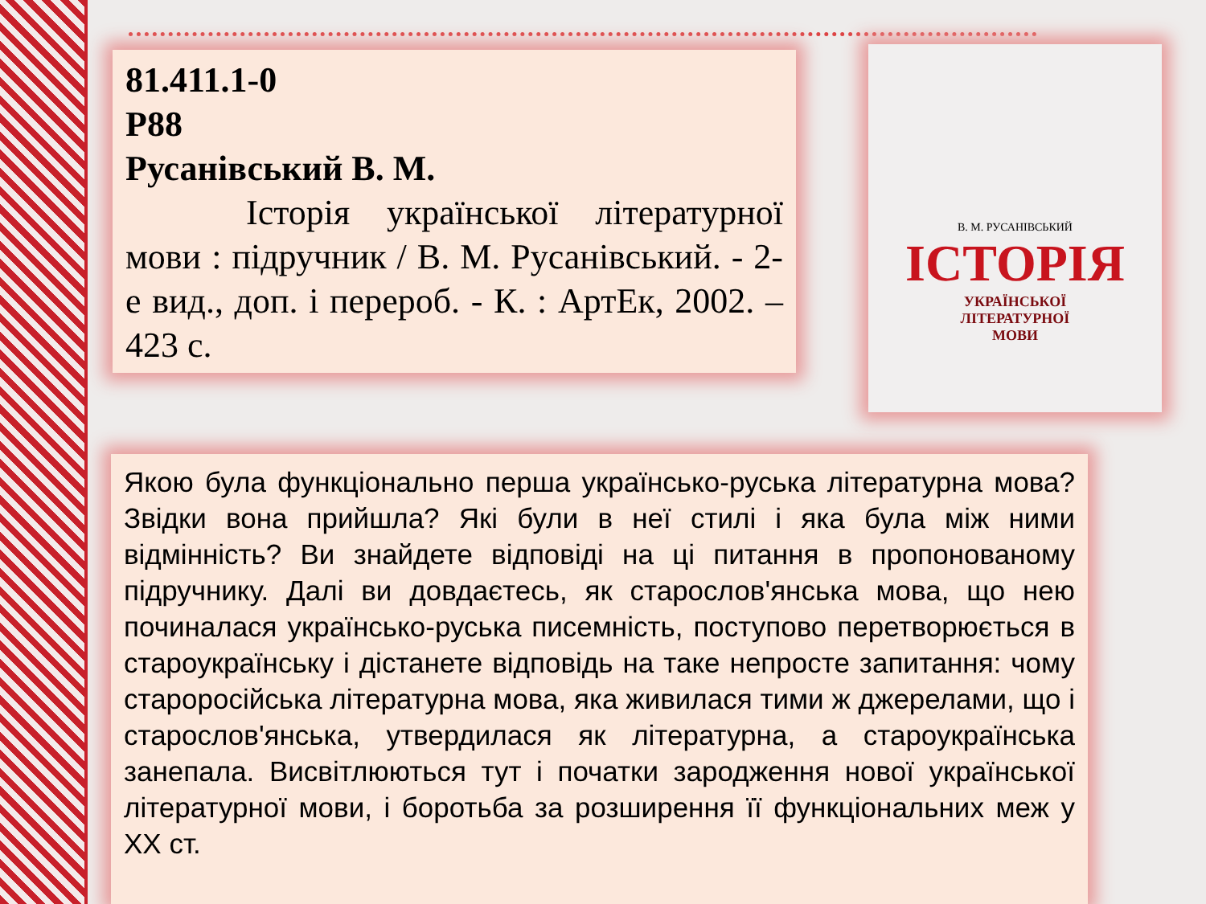81.411.1-0
Р88
Русанівський В. М.
Історія української літературної мови : підручник / В. М. Русанівський. - 2-е вид., доп. і перероб. - К. : АртЕк, 2002. – 423 с.
В. М. РУСАНІВСЬКИЙ
ІСТОРІЯ
УКРАЇНСЬКОЇ
ЛІТЕРАТУРНОЇ
МОВИ
Якою була функціонально перша українсько-руська літературна мова? Звідки вона прийшла? Які були в неї стилі і яка була між ними відмінність? Ви знайдете відповіді на ці питання в пропонованому підручнику. Далі ви довдаєтесь, як старослов'янська мова, що нею починалася українсько-руська писемність, поступово перетворюється в староукраїнську і дістанете відповідь на таке непросте запитання: чому староросійська літературна мова, яка живилася тими ж джерелами, що і старослов'янська, утвердилася як літературна, а староукраїнська занепала. Висвітлюються тут і початки зародження нової української літературної мови, і боротьба за розширення її функціональних меж у XX ст.